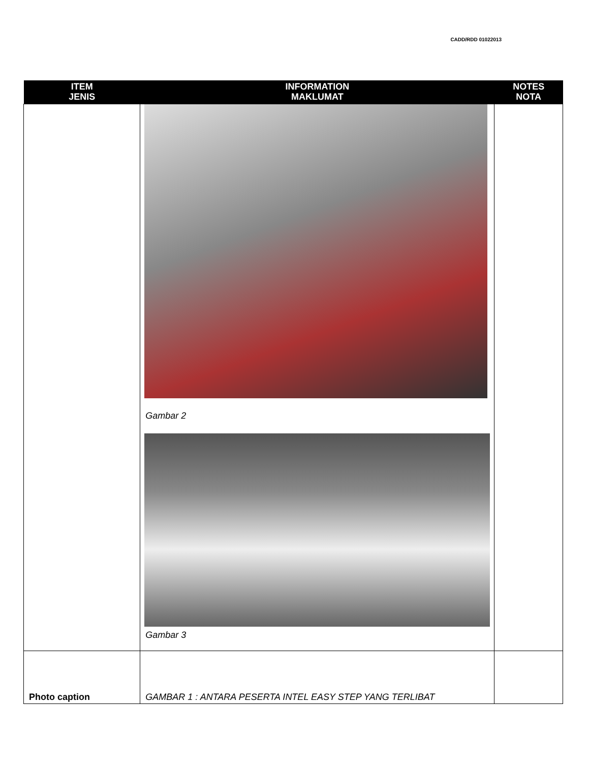CADD/RDD 01022013
| ITEM JENIS | INFORMATION MAKLUMAT | NOTES NOTA |
| --- | --- | --- |
| | Gambar 2 Gambar 3 | |
| Photo caption | GAMBAR 1 : ANTARA PESERTA INTEL EASY STEP YANG TERLIBAT | |